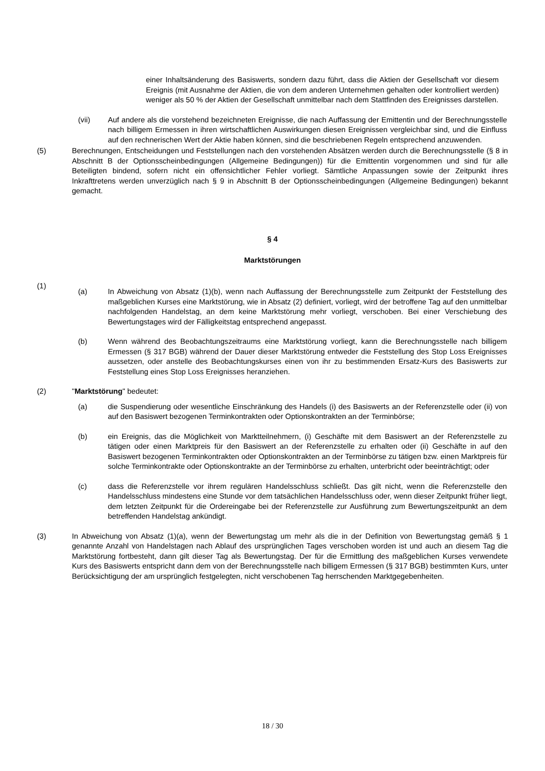einer Inhaltsänderung des Basiswerts, sondern dazu führt, dass die Aktien der Gesellschaft vor diesem Ereignis (mit Ausnahme der Aktien, die von dem anderen Unternehmen gehalten oder kontrolliert werden) weniger als 50 % der Aktien der Gesellschaft unmittelbar nach dem Stattfinden des Ereignisses darstellen.
(vii) Auf andere als die vorstehend bezeichneten Ereignisse, die nach Auffassung der Emittentin und der Berechnungsstelle nach billigem Ermessen in ihren wirtschaftlichen Auswirkungen diesen Ereignissen vergleichbar sind, und die Einfluss auf den rechnerischen Wert der Aktie haben können, sind die beschriebenen Regeln entsprechend anzuwenden.
(5) Berechnungen, Entscheidungen und Feststellungen nach den vorstehenden Absätzen werden durch die Berechnungsstelle (§ 8 in Abschnitt B der Optionsscheinbedingungen (Allgemeine Bedingungen)) für die Emittentin vorgenommen und sind für alle Beteiligten bindend, sofern nicht ein offensichtlicher Fehler vorliegt. Sämtliche Anpassungen sowie der Zeitpunkt ihres Inkrafttretens werden unverzüglich nach § 9 in Abschnitt B der Optionsscheinbedingungen (Allgemeine Bedingungen) bekannt gemacht.
§ 4
Marktstörungen
(1)
(a) In Abweichung von Absatz (1)(b), wenn nach Auffassung der Berechnungsstelle zum Zeitpunkt der Feststellung des maßgeblichen Kurses eine Marktstörung, wie in Absatz (2) definiert, vorliegt, wird der betroffene Tag auf den unmittelbar nachfolgenden Handelstag, an dem keine Marktstörung mehr vorliegt, verschoben. Bei einer Verschiebung des Bewertungstages wird der Fälligkeitstag entsprechend angepasst.
(b) Wenn während des Beobachtungszeitraums eine Marktstörung vorliegt, kann die Berechnungsstelle nach billigem Ermessen (§ 317 BGB) während der Dauer dieser Marktstörung entweder die Feststellung des Stop Loss Ereignisses aussetzen, oder anstelle des Beobachtungskurses einen von ihr zu bestimmenden Ersatz-Kurs des Basiswerts zur Feststellung eines Stop Loss Ereignisses heranziehen.
(2) "Marktstörung" bedeutet:
(a) die Suspendierung oder wesentliche Einschränkung des Handels (i) des Basiswerts an der Referenzstelle oder (ii) von auf den Basiswert bezogenen Terminkontrakten oder Optionskontrakten an der Terminbörse;
(b) ein Ereignis, das die Möglichkeit von Marktteilnehmern, (i) Geschäfte mit dem Basiswert an der Referenzstelle zu tätigen oder einen Marktpreis für den Basiswert an der Referenzstelle zu erhalten oder (ii) Geschäfte in auf den Basiswert bezogenen Terminkontrakten oder Optionskontrakten an der Terminbörse zu tätigen bzw. einen Marktpreis für solche Terminkontrakte oder Optionskontrakte an der Terminbörse zu erhalten, unterbricht oder beeinträchtigt; oder
(c) dass die Referenzstelle vor ihrem regulären Handelsschluss schließt. Das gilt nicht, wenn die Referenzstelle den Handelsschluss mindestens eine Stunde vor dem tatsächlichen Handelsschluss oder, wenn dieser Zeitpunkt früher liegt, dem letzten Zeitpunkt für die Ordereingabe bei der Referenzstelle zur Ausführung zum Bewertungszeitpunkt an dem betreffenden Handelstag ankündigt.
(3) In Abweichung von Absatz (1)(a), wenn der Bewertungstag um mehr als die in der Definition von Bewertungstag gemäß § 1 genannte Anzahl von Handelstagen nach Ablauf des ursprünglichen Tages verschoben worden ist und auch an diesem Tag die Marktstörung fortbesteht, dann gilt dieser Tag als Bewertungstag. Der für die Ermittlung des maßgeblichen Kurses verwendete Kurs des Basiswerts entspricht dann dem von der Berechnungsstelle nach billigem Ermessen (§ 317 BGB) bestimmten Kurs, unter Berücksichtigung der am ursprünglich festgelegten, nicht verschobenen Tag herrschenden Marktgegebenheiten.
18 / 30